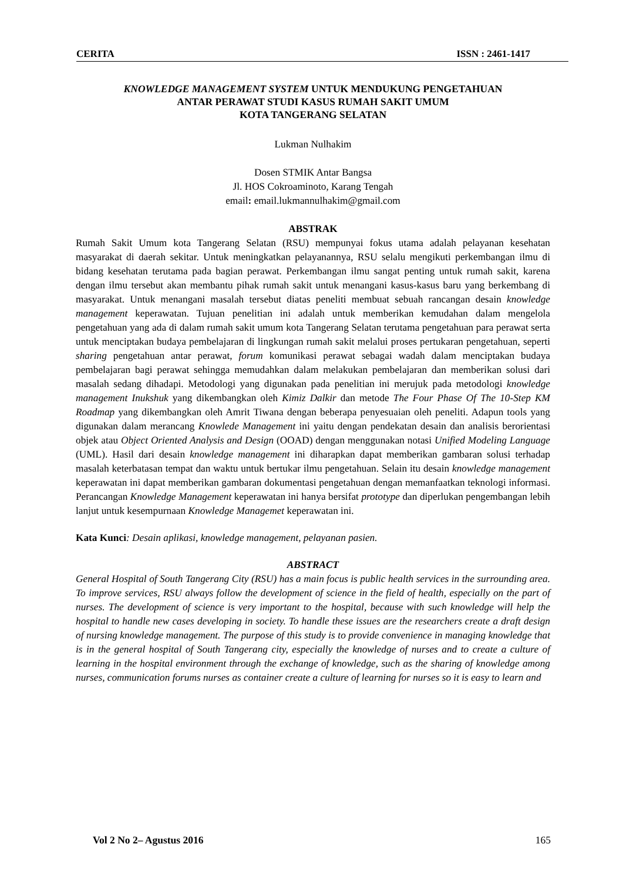CERITA ISSN : 2461-1417
KNOWLEDGE MANAGEMENT SYSTEM UNTUK MENDUKUNG PENGETAHUAN
ANTAR PERAWAT STUDI KASUS RUMAH SAKIT UMUM
KOTA TANGERANG SELATAN
Lukman Nulhakim
Dosen STMIK Antar Bangsa
Jl. HOS Cokroaminoto, Karang Tengah
email: email.lukmannulhakim@gmail.com
ABSTRAK
Rumah Sakit Umum kota Tangerang Selatan (RSU) mempunyai fokus utama adalah pelayanan kesehatan masyarakat di daerah sekitar. Untuk meningkatkan pelayanannya, RSU selalu mengikuti perkembangan ilmu di bidang kesehatan terutama pada bagian perawat. Perkembangan ilmu sangat penting untuk rumah sakit, karena dengan ilmu tersebut akan membantu pihak rumah sakit untuk menangani kasus-kasus baru yang berkembang di masyarakat. Untuk menangani masalah tersebut diatas peneliti membuat sebuah rancangan desain knowledge management keperawatan. Tujuan penelitian ini adalah untuk memberikan kemudahan dalam mengelola pengetahuan yang ada di dalam rumah sakit umum kota Tangerang Selatan terutama pengetahuan para perawat serta untuk menciptakan budaya pembelajaran di lingkungan rumah sakit melalui proses pertukaran pengetahuan, seperti sharing pengetahuan antar perawat, forum komunikasi perawat sebagai wadah dalam menciptakan budaya pembelajaran bagi perawat sehingga memudahkan dalam melakukan pembelajaran dan memberikan solusi dari masalah sedang dihadapi. Metodologi yang digunakan pada penelitian ini merujuk pada metodologi knowledge management Inukshuk yang dikembangkan oleh Kimiz Dalkir dan metode The Four Phase Of The 10-Step KM Roadmap yang dikembangkan oleh Amrit Tiwana dengan beberapa penyesuaian oleh peneliti. Adapun tools yang digunakan dalam merancang Knowlede Management ini yaitu dengan pendekatan desain dan analisis berorientasi objek atau Object Oriented Analysis and Design (OOAD) dengan menggunakan notasi Unified Modeling Language (UML). Hasil dari desain knowledge management ini diharapkan dapat memberikan gambaran solusi terhadap masalah keterbatasan tempat dan waktu untuk bertukar ilmu pengetahuan. Selain itu desain knowledge management keperawatan ini dapat memberikan gambaran dokumentasi pengetahuan dengan memanfaatkan teknologi informasi. Perancangan Knowledge Management keperawatan ini hanya bersifat prototype dan diperlukan pengembangan lebih lanjut untuk kesempurnaan Knowledge Managemet keperawatan ini.
Kata Kunci: Desain aplikasi, knowledge management, pelayanan pasien.
ABSTRACT
General Hospital of South Tangerang City (RSU) has a main focus is public health services in the surrounding area. To improve services, RSU always follow the development of science in the field of health, especially on the part of nurses. The development of science is very important to the hospital, because with such knowledge will help the hospital to handle new cases developing in society. To handle these issues are the researchers create a draft design of nursing knowledge management. The purpose of this study is to provide convenience in managing knowledge that is in the general hospital of South Tangerang city, especially the knowledge of nurses and to create a culture of learning in the hospital environment through the exchange of knowledge, such as the sharing of knowledge among nurses, communication forums nurses as container create a culture of learning for nurses so it is easy to learn and
Vol 2 No 2– Agustus 2016 165